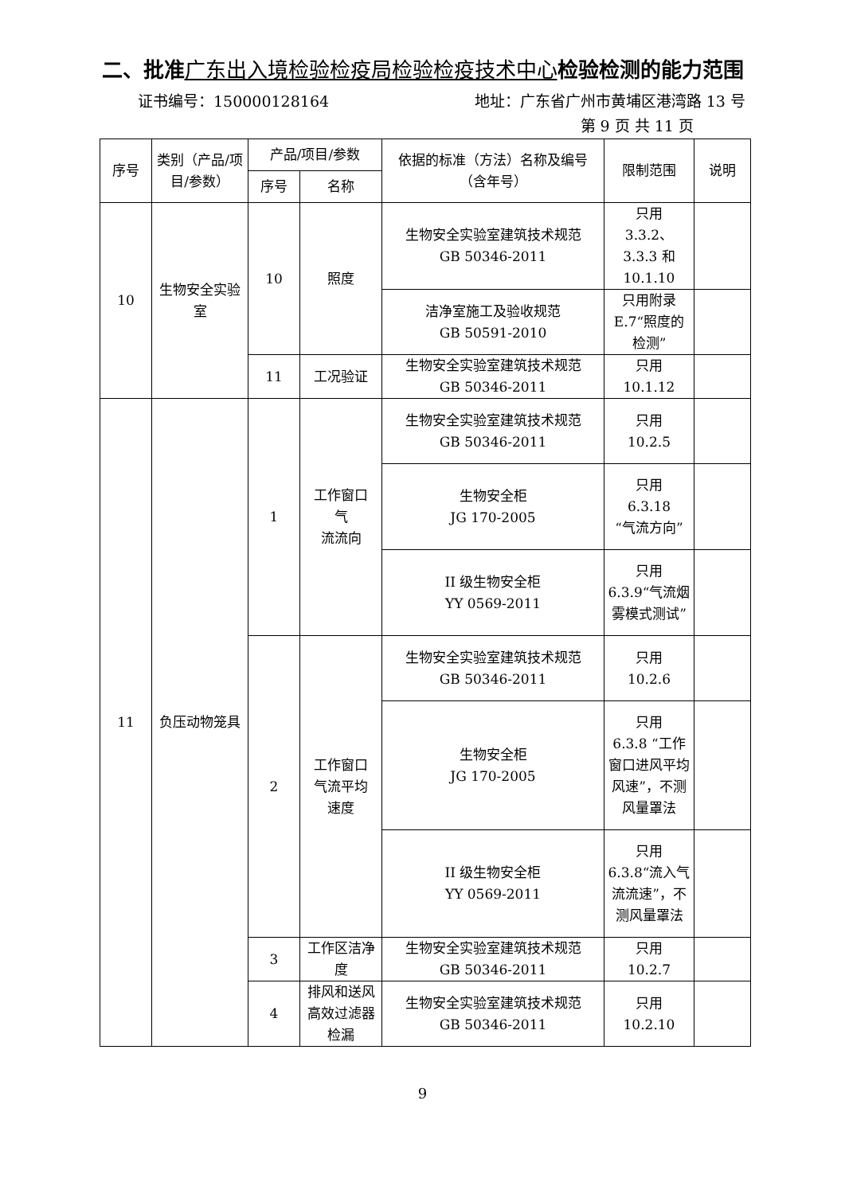二、批准广东出入境检验检疫局检验检疫技术中心检验检测的能力范围
证书编号：150000128164 地址：广东省广州市黄埔区港湾路 13 号
第 9 页 共 11 页
| 序号 | 类别（产品/项目/参数） | 产品/项目/参数 | | 依据的标准（方法）名称及编号（含年号） | 限制范围 | 说明 |
| --- | --- | --- | --- | --- | --- | --- |
| | | 序号 | 名称 | | | |
| 10 | 生物安全实验室 | 10 | 照度 | 生物安全实验室建筑技术规范 GB 50346-2011 | 只用 3.3.2、 3.3.3 和 10.1.10 | |
| | | | | 洁净室施工及验收规范 GB 50591-2010 | 只用附录 E.7“照度的检测” | |
| | | 11 | 工况验证 | 生物安全实验室建筑技术规范 GB 50346-2011 | 只用 10.1.12 | |
| 11 | 负压动物笼具 | 1 | 工作窗口 气 流流向 | 生物安全实验室建筑技术规范 GB 50346-2011 | 只用 10.2.5 | |
| | | | | 生物安全柜 JG 170-2005 | 只用 6.3.18 “气流方向” | |
| | | | | II 级生物安全柜 YY 0569-2011 | 只用 6.3.9“气流烟雾模式测试” | |
| | | 2 | 工作窗口 气流平均 速度 | 生物安全实验室建筑技术规范 GB 50346-2011 | 只用 10.2.6 | |
| | | | | 生物安全柜 JG 170-2005 | 只用 6.3.8 “工作窗口进风平均风速”，不测风量罩法 | |
| | | | | II 级生物安全柜 YY 0569-2011 | 只用 6.3.8“流入气流流速”，不测风量罩法 | |
| | | 3 | 工作区洁净度 | 生物安全实验室建筑技术规范 GB 50346-2011 | 只用 10.2.7 | |
| | | 4 | 排风和送风高效过滤器检漏 | 生物安全实验室建筑技术规范 GB 50346-2011 | 只用 10.2.10 | |
9